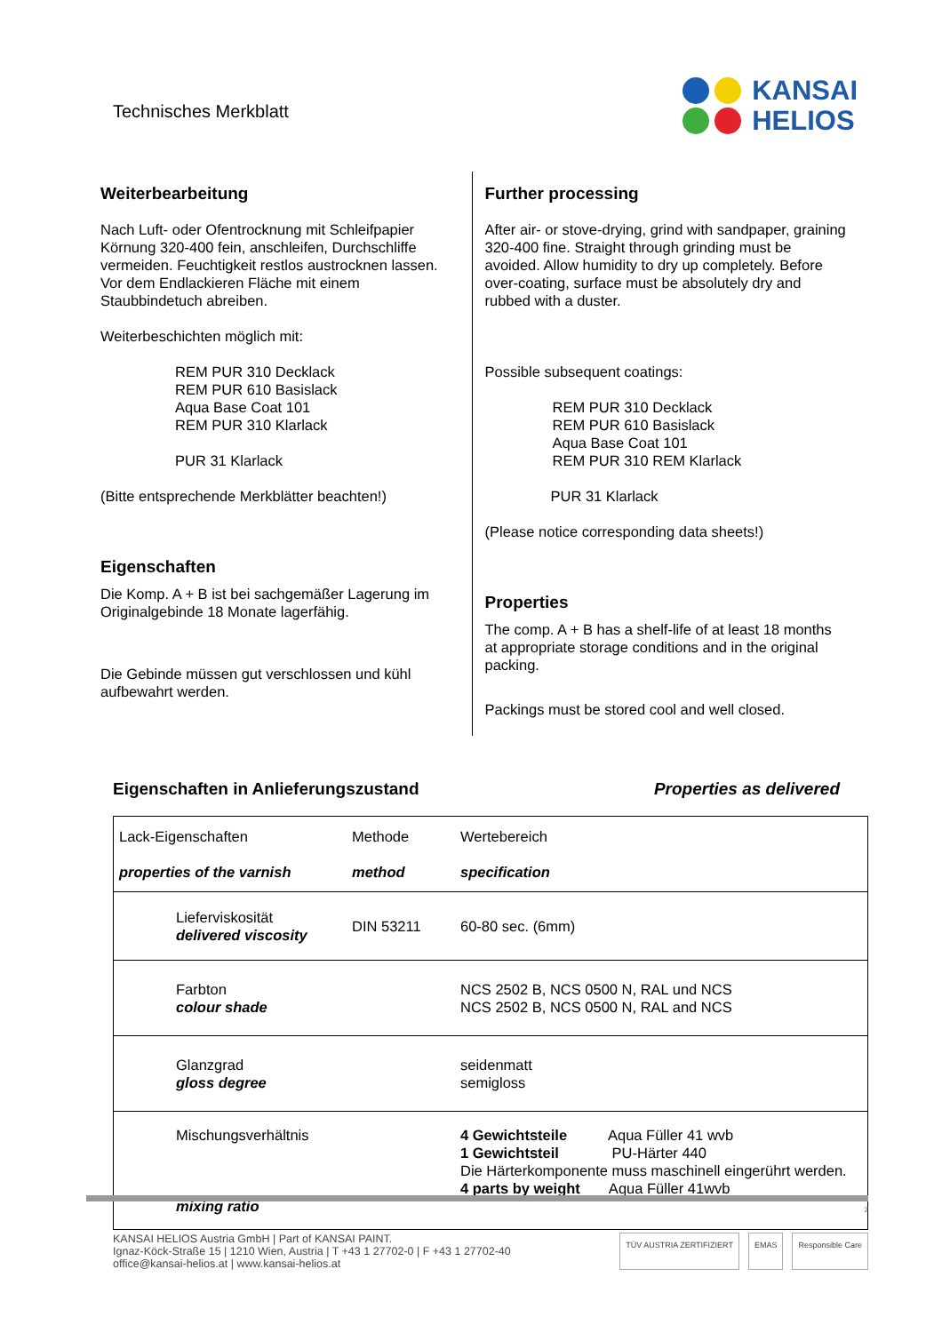Technisches Merkblatt
KANSAI
HELIOS
Weiterbearbeitung
Nach Luft- oder Ofentrocknung mit Schleifpapier Körnung 320-400 fein, anschleifen, Durchschliffe vermeiden. Feuchtigkeit restlos austrocknen lassen.
Vor dem Endlackieren Fläche mit einem Staubbindetuch abreiben.
Weiterbeschichten möglich mit:
REM PUR 310 Decklack
REM PUR 610 Basislack
Aqua Base Coat 101
REM PUR 310 Klarlack
PUR 31 Klarlack
(Bitte entsprechende Merkblätter beachten!)
Eigenschaften
Die Komp. A + B ist bei sachgemäßer Lagerung im Originalgebinde 18 Monate lagerfähig.
Die Gebinde müssen gut verschlossen und kühl aufbewahrt werden.
Further processing
After air- or stove-drying, grind with sandpaper, graining 320-400 fine. Straight through grinding must be avoided. Allow humidity to dry up completely. Before over-coating, surface must be absolutely dry and rubbed with a duster.
Possible subsequent coatings:
REM PUR 310 Decklack
REM PUR 610 Basislack
Aqua Base Coat 101
REM PUR 310 REM Klarlack
PUR 31 Klarlack
(Please notice corresponding data sheets!)
Properties
The comp. A + B has a shelf-life of at least 18 months at appropriate storage conditions and in the original packing.
Packings must be stored cool and well closed.
Eigenschaften in Anlieferungszustand Properties as delivered
| Lack-Eigenschaften properties of the varnish | Methode method | Wertebereich specification |
| Lieferviskosität delivered viscosity | DIN 53211 | 60-80 sec. (6mm) |
| Farbton colour shade | | NCS 2502 B, NCS 0500 N, RAL und NCS NCS 2502 B, NCS 0500 N, RAL and NCS |
| Glanzgrad gloss degree | | seidenmatt semigloss |
| Mischungsverhältnis mixing ratio | | 4 Gewichtsteile Aqua Füller 41 wvb 1 Gewichtsteil PU-Härter 440 Die Härterkomponente muss maschinell eingerührt werden. 4 parts by weight Aqua Füller 41wvb |
2
KANSAI HELIOS Austria GmbH | Part of KANSAI PAINT.
Ignaz-Köck-Straße 15 | 1210 Wien, Austria | T +43 1 27702-0 | F +43 1 27702-40
office@kansai-helios.at | www.kansai-helios.at
TÜV AUSTRIA ZERTIFIZIERT EMAS Responsible Care